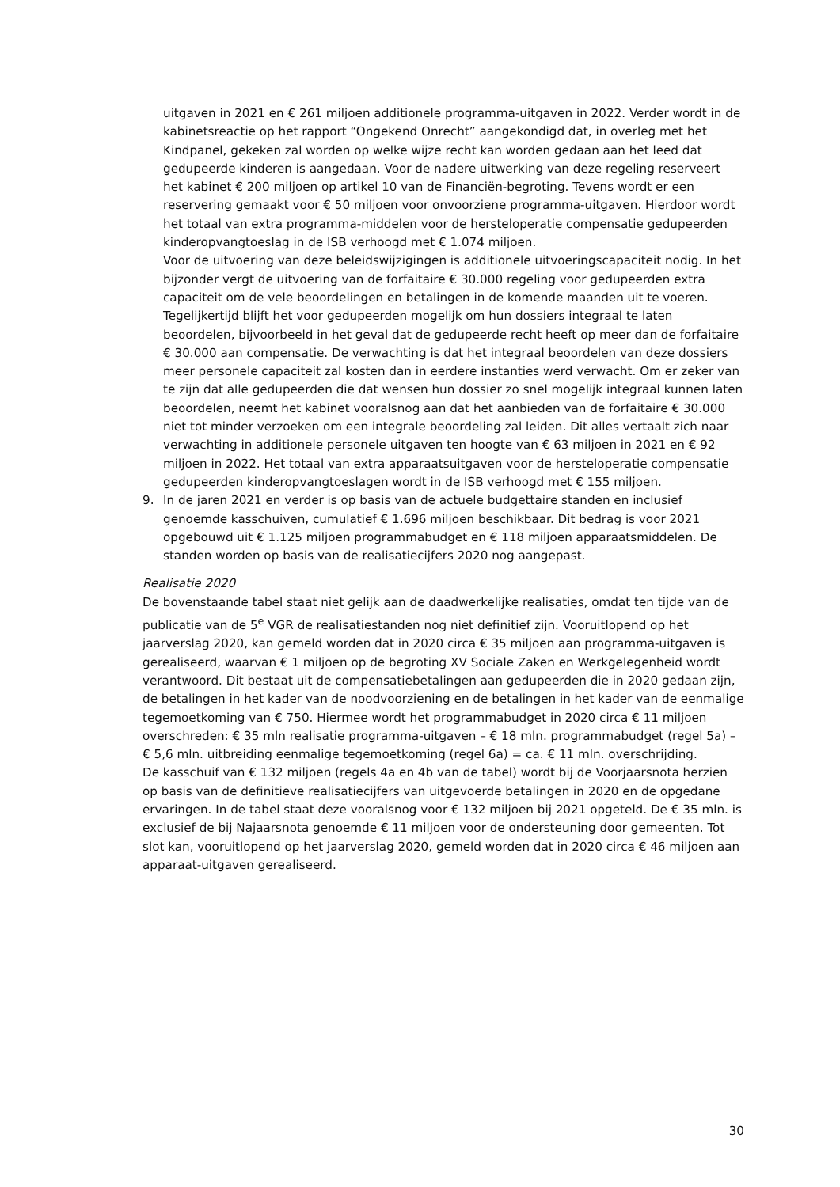uitgaven in 2021 en € 261 miljoen additionele programma-uitgaven in 2022. Verder wordt in de kabinetsreactie op het rapport “Ongekend Onrecht” aangekondigd dat, in overleg met het Kindpanel, gekeken zal worden op welke wijze recht kan worden gedaan aan het leed dat gedupeerde kinderen is aangedaan. Voor de nadere uitwerking van deze regeling reserveert het kabinet € 200 miljoen op artikel 10 van de Financiën-begroting. Tevens wordt er een reservering gemaakt voor € 50 miljoen voor onvoorziene programma-uitgaven. Hierdoor wordt het totaal van extra programma-middelen voor de hersteloperatie compensatie gedupeerden kinderopvangtoeslag in de ISB verhoogd met € 1.074 miljoen.
Voor de uitvoering van deze beleidswijzigingen is additionele uitvoeringscapaciteit nodig. In het bijzonder vergt de uitvoering van de forfaitaire € 30.000 regeling voor gedupeerden extra capaciteit om de vele beoordelingen en betalingen in de komende maanden uit te voeren. Tegelijkertijd blijft het voor gedupeerden mogelijk om hun dossiers integraal te laten beoordelen, bijvoorbeeld in het geval dat de gedupeerde recht heeft op meer dan de forfaitaire € 30.000 aan compensatie. De verwachting is dat het integraal beoordelen van deze dossiers meer personele capaciteit zal kosten dan in eerdere instanties werd verwacht. Om er zeker van te zijn dat alle gedupeerden die dat wensen hun dossier zo snel mogelijk integraal kunnen laten beoordelen, neemt het kabinet vooralsnog aan dat het aanbieden van de forfaitaire € 30.000 niet tot minder verzoeken om een integrale beoordeling zal leiden. Dit alles vertaalt zich naar verwachting in additionele personele uitgaven ten hoogte van € 63 miljoen in 2021 en € 92 miljoen in 2022. Het totaal van extra apparaatsuitgaven voor de hersteloperatie compensatie gedupeerden kinderopvangtoeslagen wordt in de ISB verhoogd met € 155 miljoen.
9. In de jaren 2021 en verder is op basis van de actuele budgettaire standen en inclusief genoemde kasschuiven, cumulatief € 1.696 miljoen beschikbaar. Dit bedrag is voor 2021 opgebouwd uit € 1.125 miljoen programmabudget en € 118 miljoen apparaatsmiddelen. De standen worden op basis van de realisatiecijfers 2020 nog aangepast.
Realisatie 2020
De bovenstaande tabel staat niet gelijk aan de daadwerkelijke realisaties, omdat ten tijde van de publicatie van de 5<sup>e</sup> VGR de realisatiestanden nog niet definitief zijn. Vooruitlopend op het jaarverslag 2020, kan gemeld worden dat in 2020 circa € 35 miljoen aan programma-uitgaven is gerealiseerd, waarvan € 1 miljoen op de begroting XV Sociale Zaken en Werkgelegenheid wordt verantwoord. Dit bestaat uit de compensatiebetalingen aan gedupeerden die in 2020 gedaan zijn, de betalingen in het kader van de noodvoorziening en de betalingen in het kader van de eenmalige tegemoetkoming van € 750. Hiermee wordt het programmabudget in 2020 circa € 11 miljoen overschreden: € 35 mln realisatie programma-uitgaven – € 18 mln. programmabudget (regel 5a) – € 5,6 mln. uitbreiding eenmalige tegemoetkoming (regel 6a) = ca. € 11 mln. overschrijding.
De kasschuif van € 132 miljoen (regels 4a en 4b van de tabel) wordt bij de Voorjaarsnota herzien op basis van de definitieve realisatiecijfers van uitgevoerde betalingen in 2020 en de opgedane ervaringen. In de tabel staat deze vooralsnog voor € 132 miljoen bij 2021 opgeteld. De € 35 mln. is exclusief de bij Najaarsnota genoemde € 11 miljoen voor de ondersteuning door gemeenten. Tot slot kan, vooruitlopend op het jaarverslag 2020, gemeld worden dat in 2020 circa € 46 miljoen aan apparaat-uitgaven gerealiseerd.
30